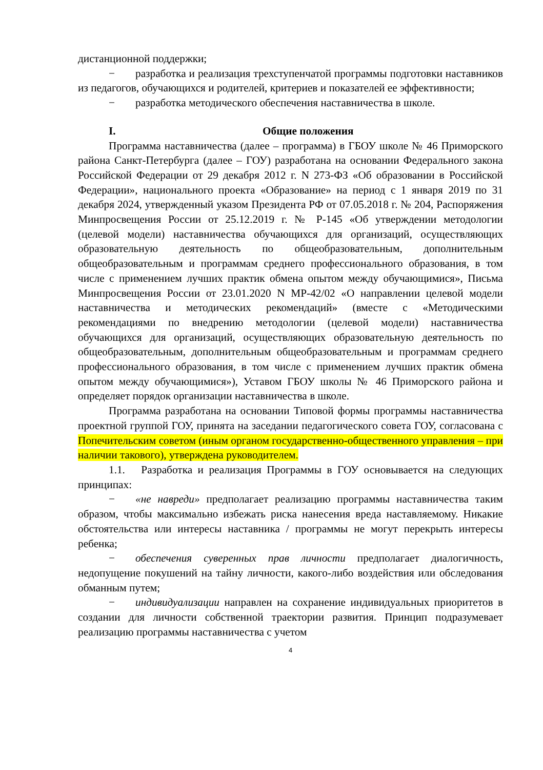дистанционной поддержки;
− разработка и реализация трехступенчатой программы подготовки наставников из педагогов, обучающихся и родителей, критериев и показателей ее эффективности;
− разработка методического обеспечения наставничества в школе.
I. Общие положения
Программа наставничества (далее – программа) в ГБОУ школе № 46 Приморского района Санкт-Петербурга (далее – ГОУ) разработана на основании Федерального закона Российской Федерации от 29 декабря 2012 г. N 273-ФЗ «Об образовании в Российской Федерации», национального проекта «Образование» на период с 1 января 2019 по 31 декабря 2024, утвержденный указом Президента РФ от 07.05.2018 г. № 204, Распоряжения Минпросвещения России от 25.12.2019 г. № Р-145 «Об утверждении методологии (целевой модели) наставничества обучающихся для организаций, осуществляющих образовательную деятельность по общеобразовательным, дополнительным общеобразовательным и программам среднего профессионального образования, в том числе с применением лучших практик обмена опытом между обучающимися», Письма Минпросвещения России от 23.01.2020 N МР-42/02 «О направлении целевой модели наставничества и методических рекомендаций» (вместе с «Методическими рекомендациями по внедрению методологии (целевой модели) наставничества обучающихся для организаций, осуществляющих образовательную деятельность по общеобразовательным, дополнительным общеобразовательным и программам среднего профессионального образования, в том числе с применением лучших практик обмена опытом между обучающимися»), Уставом ГБОУ школы № 46 Приморского района и определяет порядок организации наставничества в школе.
Программа разработана на основании Типовой формы программы наставничества проектной группой ГОУ, принята на заседании педагогического совета ГОУ, согласована с Попечительским советом (иным органом государственно-общественного управления – при наличии такового), утверждена руководителем.
1.1. Разработка и реализация Программы в ГОУ основывается на следующих принципах:
− «не навреди» предполагает реализацию программы наставничества таким образом, чтобы максимально избежать риска нанесения вреда наставляемому. Никакие обстоятельства или интересы наставника / программы не могут перекрыть интересы ребенка;
− обеспечения суверенных прав личности предполагает диалогичность, недопущение покушений на тайну личности, какого-либо воздействия или обследования обманным путем;
− индивидуализации направлен на сохранение индивидуальных приоритетов в создании для личности собственной траектории развития. Принцип подразумевает реализацию программы наставничества с учетом
4